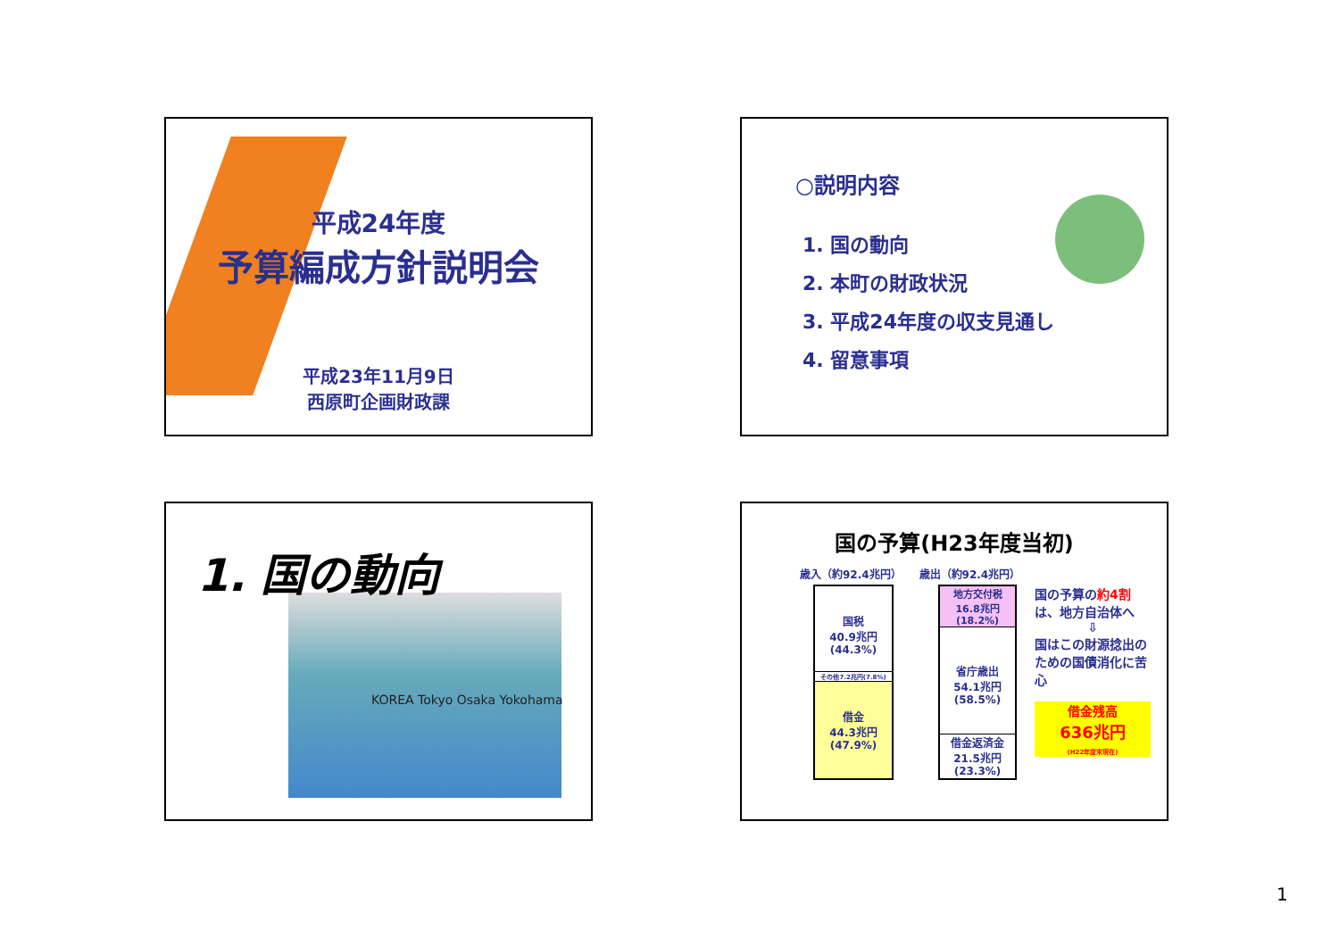平成24年度
予算編成方針説明会
平成23年11月9日
西原町企画財政課
○説明内容
1. 国の動向
2. 本町の財政状況
3. 平成24年度の収支見通し
4. 留意事項
1. 国の動向
KOREA Tokyo Osaka Yokohama
国の予算(H23年度当初)
歳入（約92.4兆円） 歳出（約92.4兆円）
国税
40.9兆円
(44.3%)
その他7.2兆円(7.8%)
借金
44.3兆円
(47.9%)
地方交付税
16.8兆円
(18.2%)
省庁歳出
54.1兆円
(58.5%)
借金返済金
21.5兆円
(23.3%)
国の予算の約4割は、地方自治体へ
⇩
国はこの財源捻出のための国債消化に苦心
借金残高
636兆円
(H22年度末現在)
1